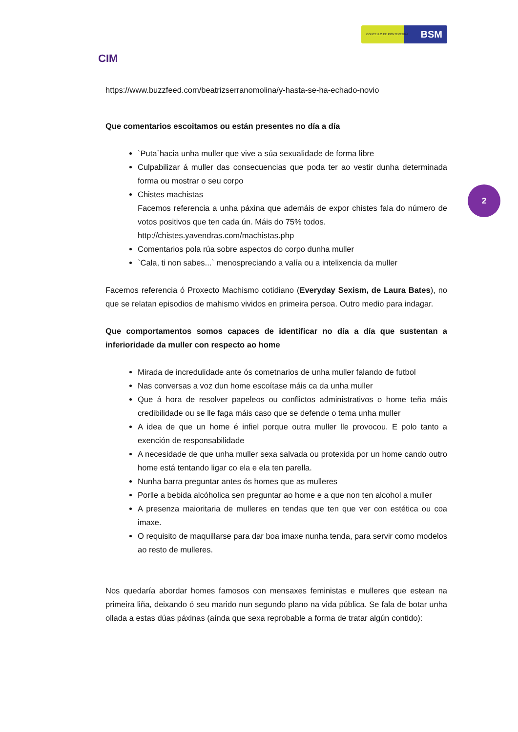2
CIM
CONCELLO DE PONTEVEDRA BSM
https://www.buzzfeed.com/beatrizserranomolina/y-hasta-se-ha-echado-novio
Que comentarios escoitamos ou están presentes no día a día
`Puta`hacia unha muller que vive a súa sexualidade de forma libre
Culpabilizar á muller das consecuencias que poda ter ao vestir dunha determinada forma ou mostrar o seu corpo
Chistes machistas
Facemos referencia a unha páxina que ademáis de expor chistes fala do número de votos positivos que ten cada ún. Máis do 75% todos.
http://chistes.yavendras.com/machistas.php
Comentarios pola rúa sobre aspectos do corpo dunha muller
`Cala, ti non sabes...` menospreciando a valía ou a intelixencia da muller
Facemos referencia ó Proxecto Machismo cotidiano (Everyday Sexism, de Laura Bates), no que se relatan episodios de mahismo vividos en primeira persoa. Outro medio para indagar.
Que comportamentos somos capaces de identificar no día a día que sustentan a inferioridade da muller con respecto ao home
Mirada de incredulidade ante ós cometnarios de unha muller falando de futbol
Nas conversas a voz dun home escoítase máis ca da unha muller
Que á hora de resolver papeleos ou conflictos administrativos o home teña máis credibilidade ou se lle faga máis caso que se defende o tema unha muller
A idea de que un home é infiel porque outra muller lle provocou. E polo tanto a exención de responsabilidade
A necesidade de que unha muller sexa salvada ou protexida por un home cando outro home está tentando ligar co ela e ela ten parella.
Nunha barra preguntar antes ós homes que as mulleres
Porlle a bebida alcóholica sen preguntar ao home e a que non ten alcohol a muller
A presenza maioritaria de mulleres en tendas que ten que ver con estética ou coa imaxe.
O requisito de maquillarse para dar boa imaxe nunha tenda, para servir como modelos ao resto de mulleres.
Nos quedaría abordar homes famosos con mensaxes feministas e mulleres que estean na primeira liña, deixando ó seu marido nun segundo plano na vida pública. Se fala de botar unha ollada a estas dúas páxinas (aínda que sexa reprobable a forma de tratar algún contido):